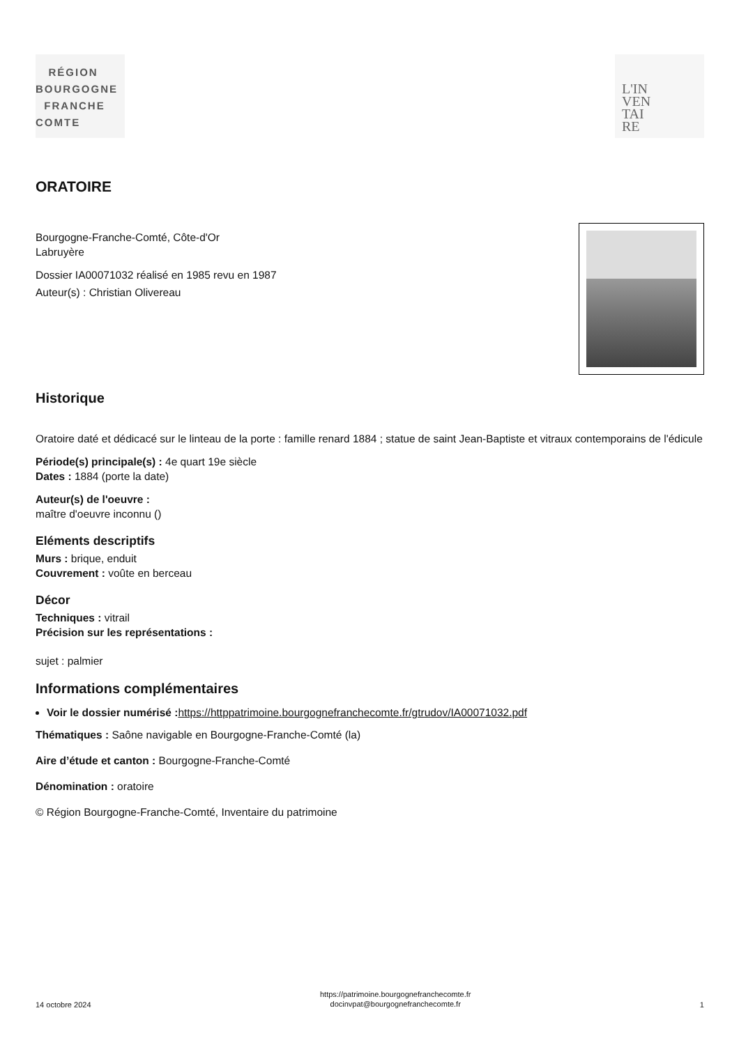RÉGION
BOURGOGNE
FRANCHE
COMTE
L'IN
VEN
TAI
RE
ORATOIRE
Bourgogne-Franche-Comté, Côte-d'Or
Labruyère
Dossier IA00071032 réalisé en 1985 revu en 1987
Auteur(s) : Christian Olivereau
Historique
Oratoire daté et dédicacé sur le linteau de la porte : famille renard 1884 ; statue de saint Jean-Baptiste et vitraux contemporains de l'édicule
Période(s) principale(s) : 4e quart 19e siècle
Dates : 1884 (porte la date)
Auteur(s) de l'oeuvre :
maître d'oeuvre inconnu ()
Eléments descriptifs
Murs : brique, enduit
Couvrement : voûte en berceau
Décor
Techniques : vitrail
Précision sur les représentations :
sujet : palmier
Informations complémentaires
Voir le dossier numérisé : https://httppatrimoine.bourgognefranchecomte.fr/gtrudov/IA00071032.pdf
Thématiques : Saône navigable en Bourgogne-Franche-Comté (la)
Aire d’étude et canton : Bourgogne-Franche-Comté
Dénomination : oratoire
© Région Bourgogne-Franche-Comté, Inventaire du patrimoine
14 octobre 2024 https://patrimoine.bourgognefranchecomte.fr
docinvpat@bourgognefranchecomte.fr 1